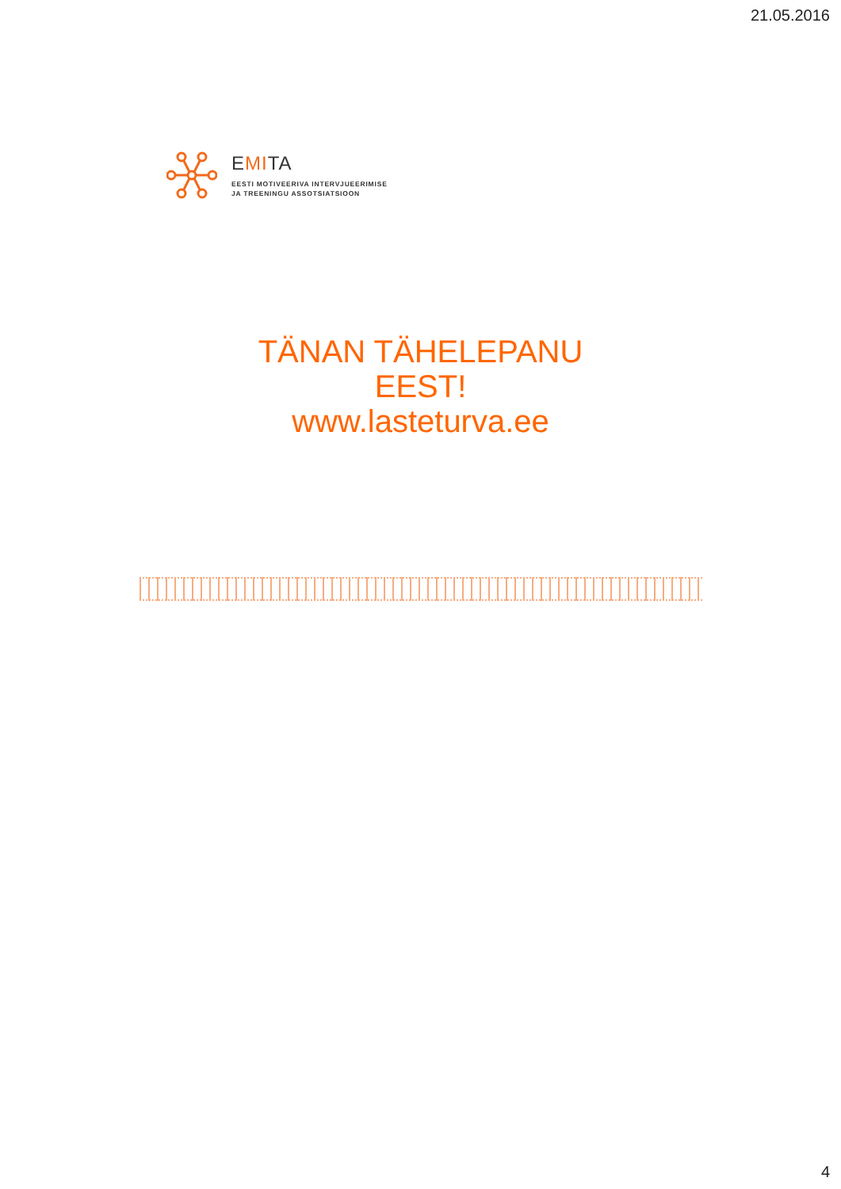21.05.2016
EMITA
EESTI MOTIVEERIVA INTERVJUEERIMISE
JA TREENINGU ASSOTSIATSIOON
TÄNAN TÄHELEPANU
EEST!
www.lasteturva.ee
4